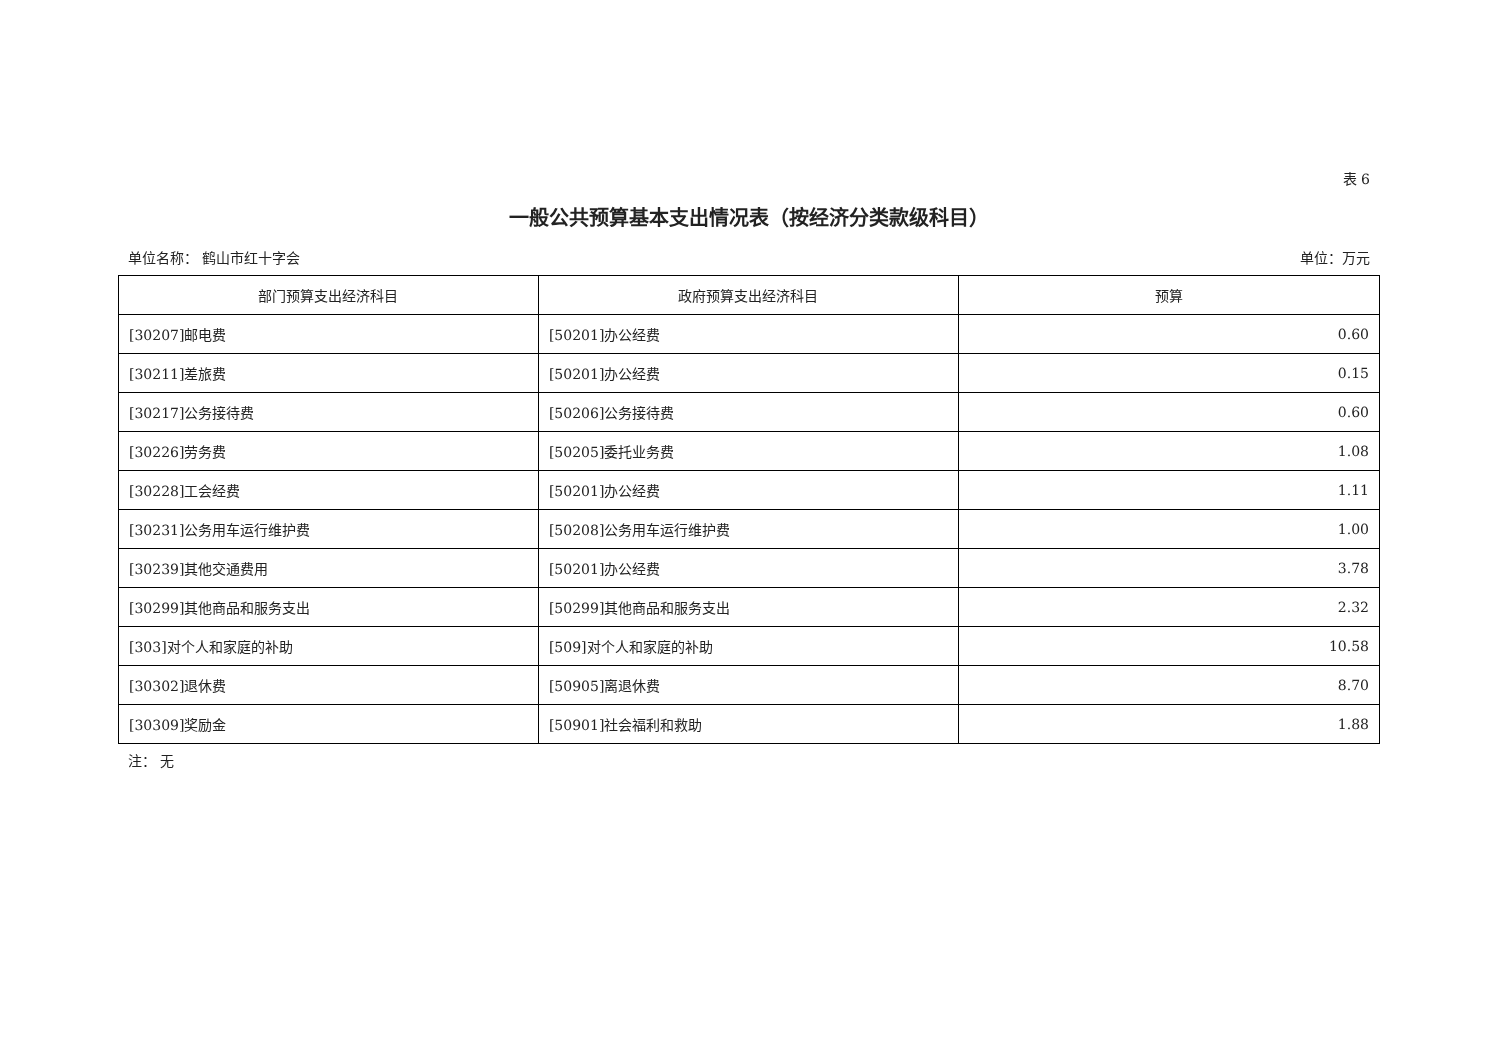表 6
一般公共预算基本支出情况表（按经济分类款级科目）
单位名称： 鹤山市红十字会 单位：万元
| 部门预算支出经济科目 | 政府预算支出经济科目 | 预算 |
| --- | --- | --- |
| [30207]邮电费 | [50201]办公经费 | 0.60 |
| [30211]差旅费 | [50201]办公经费 | 0.15 |
| [30217]公务接待费 | [50206]公务接待费 | 0.60 |
| [30226]劳务费 | [50205]委托业务费 | 1.08 |
| [30228]工会经费 | [50201]办公经费 | 1.11 |
| [30231]公务用车运行维护费 | [50208]公务用车运行维护费 | 1.00 |
| [30239]其他交通费用 | [50201]办公经费 | 3.78 |
| [30299]其他商品和服务支出 | [50299]其他商品和服务支出 | 2.32 |
| [303]对个人和家庭的补助 | [509]对个人和家庭的补助 | 10.58 |
| [30302]退休费 | [50905]离退休费 | 8.70 |
| [30309]奖励金 | [50901]社会福利和救助 | 1.88 |
注： 无